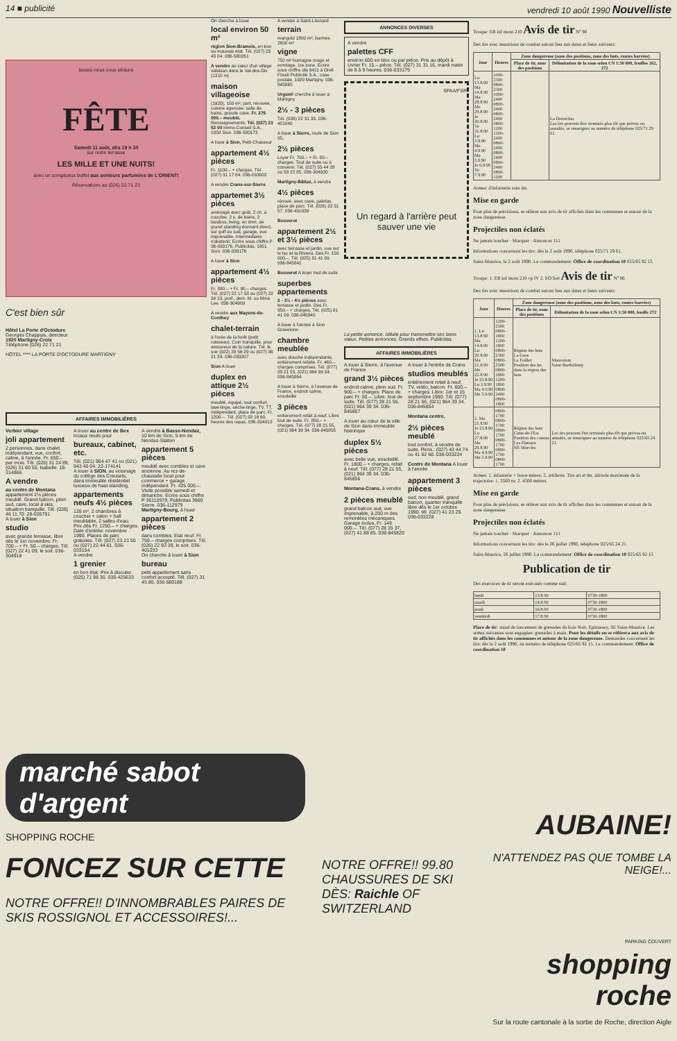14 ■ publicité vendredi 10 août 1990 Nouvelliste
lassez-nous vous séduire
FÊTE
Samedi 11 août, dès 19 h 30
sur notre terrasse
LES MILLE ET UNE NUITS!
avec un somptueux buffet aux senteurs parfumées de L'ORIENT!
Réservations au (026) 22 71 21
C'est bien sûr
Hôtel La Porte d'Octodure
Georges Chappuis, directeur
1920 Martigny-Croix
Téléphone (026) 22 71 21
HÔTEL **** LA PORTE D'OCTODURE MARTIGNY
AFFAIRES IMMOBILIÈRES
Verbier village
joli appartement
2 personnes, dans chalet indépendant, vue, confort, calme, à l'année. Fr. 650.– par mois. Tél. (026) 31 24 89, (026) 31 60 55, Isabelle. 18-314866
A vendre
au centre de Montana appartement 2½ pièces meublé. Grand balcon, plein sud, cave, local à skis, situation tranquille. Tél. (038) 46 11 70. 28-026791
A louer à Sion
studio
avec grande terrasse, libre dès le 1er novembre. Fr. 700.– + Fr. 50.– charges. Tél. (027) 22 41 09, le soir. 036-304918
A louer au centre de Bex locaux neufs pour
bureaux, cabinet, etc.
Tél. (021) 964 47 41 ou (021) 943 40 04. 22-174141
A louer à SION, au voisinage du collège des Creusets, dans immeuble résidentiel luxueux de haut standing,
appartements neufs 4½ pièces
128 m², 2 chambres à coucher + salon + hall meublable, 2 salles d'eau. Prix dès Fr. 1250.– + charges. Date d'entrée: novembre 1990. Places de parc gratuites. Tél. (027) 23 21 50 ou (027) 22 44 61. 036-033154
A vendre
1 grenier
en bon état. Prix à discuter. (025) 71 98 30. 036-425633
A vendre à Basse-Nendaz, 10 km de Sion, 5 km de Nendaz-Station
appartement 5 pièces
meublé avec combles et cave ancienne. Au rez-de-chaussée local pour commerce + garage indépendant. Fr. 425 000.–. Visite possible samedi et dimanche. Ecrire sous chiffre P 36112979, Publicitas 3960 Sierre. 036-112979
Martigny-Bourg, à louer
appartement 2 pièces
dans combles. Etat neuf. Fr. 750.– charges comprises. Tél. (026) 22 93 39, le soir. 036-401033
On cherche à louer à Sion
bureau
petit appartement sans confort accepté. Tél. (027) 31 45 80. 036-580188
On cherche à louer
local environ 50 m²
région Sion-Bramois, en bon ou mauvais état. Tél. (027) 23 43 04. 036-580261
A vendre au cœur d'un village valaisan dans le Val-des-Dix (1310 m)
maison villageoise
(1920), 150 m², part. rénovée, cuisine agencée, salle de bains, grande cave. Fr. 275 000.– meublé. Renseignements: Tél. (027) 23 53 00 Immo-Conseil S.A., 1950 Sion. 036-580173
A louer à Sion, Petit-Chasseur
appartement 4½ pièces
Fr. 1100.– + charges. Tél. (027) 31 17 64. 036-033002
A vendre Crans-sur-Sierre
appartemet 3½ pièces
aménagé avec goût, 2 ch. à coucher, 2 s. de bains, 2 lavabos, living, en imm. de grand standing donnant direct. sur golf au sud, garage, vue imprenable. Intermédiaire s'abstenir. Ecrire sous chiffre P 36-033176, Publicitas, 1951 Sion. 036-033176
A louer à Sion
appartement 4½ pièces
Fr. 880.– + Fr. 90.– charges. Tél. (027) 22 17 53 ou (027) 22 24 23, prof., dem. M. ou Mme Lee. 036-304909
A vendre aux Mayens-de-Conthey
chalet-terrain
à l'orée de la forêt (petit ruisseau). Coin tranquille, pour amoureux de la nature. Tél. le soir (022) 29 56 29 ou (027) 36 21 29. 036-033207
Sion A louer
duplex en attique 2½ pièces
meublé, équipé, tout confort, lave-linge, sèche-linge, TV, TT, indépendant, place de parc. Fr. 1200.–. Tél. (027) 58 16 60, heures des repas. 036-304913
A vendre à Saint-Léonard
terrain
mangold 1800 m², barmes 2600 m²
vigne
750 m² humagne rouge et ermitage, 1re zone. Ecrire sous chiffre ofa 9411 à Orell Füssli Publicité S.A., case postale, 1920 Martigny. 036-845865
Urgent! cherche à louer à Martigny
2½ - 3 pièces
Tél. (026) 22 31 33. 036-401040
A louer à Sierre, route de Sion 95,
2½ pièces
Loyer Fr. 700.– + Fr. 80.– charges. Tout de suite ou à convenir. Tél. (027) 55 44 28 ou 58 22 85. 036-304920
Martigny-Bâtiaz, à vendre
4½ pièces
rénové, avec cave, galetas, place de parc. Tél. (026) 22 51 57. 036-401039
Bouveret
appartement 2½ et 3½ pièces
avec terrasse et jardin, vue sur le lac et la Riviera. Dès Fr. 150 000.–. Tél. (025) 81 41 09. 036-845841
Bouveret A louer tout de suite
superbes appartements
2 - 3½ - 4½ pièces avec terrasse et jardin. Dès Fr. 950.– + charges. Tél. (025) 81 41 09. 036-845840
A louer à l'année à Sion Gravelone
chambre meublée
avec douche indépendante, entièrement refaite. Fr. 460.– charges comprises. Tél. (077) 28 21 55, (021) 964 39 34. 036-845864
A louer à Sierre, à l'avenue de France, endroit calme, ensoleillé
3 pièces
entièrement refait à neuf. Libre tout de suite. Fr. 850.– + charges. Tél. (077) 28 21 55, (021) 964 39 34. 036-845855
ANNONCES DIVERSES
A vendre
palettes CFF
environ 600 en bloc ou par pièce. Pris au dépôt à Uvrier Fr. 15.– pièce. Tél. (027) 31 31 16, mardi matin de 8 à 9 heures. 036-033179
SPAA/FSR
Un regard à l'arrière peut sauver une vie
La petite annonce. Idéale pour transmettre ses bons vœux. Petites annonces. Grands effets. Publicitas.
AFFAIRES IMMOBILIÈRES
A louer à Sierre, à l'avenue de France
grand 3½ pièces
endroit calme, plein sud. Fr. 900.– + charges. Place de parc Fr. 50.–. Libre: tout de suite. Tél. (077) 28 21 55, (021) 964 39 34. 036-845857
A louer au cœur de la ville de Sion dans immeuble historique
duplex 5½ pièces
avec belle vue, ensoleillé. Fr. 1800.– + charges, refait à neuf. Tél. (077) 28 21 55, (021) 964 39 34. 036-845856
Montana-Crans, à vendre
2 pièces meublé
grand balcon sud, vue imprenable, à 200 m des remontées mécaniques. Garage inclus, Fr. 149 000.–. Tél. (077) 28 15 37, (027) 41 88 85. 036-845820
A louer à l'entrée de Crans
studios meublés
entièrement refait à neuf, TV, vidéo, balcon. Fr. 600.– + charges. Libre: 1er et 15 septembre 1990. Tél. (077) 28 21 55, (021) 964 39 34. 036-845854
Montana centre,
2½ pièces meublé
tout confort, à vendre de suite. Rens.: (027) 43 44 74 ou 41 62 68. 036-033224
Centre de Montana A louer à l'année
appartement 3 pièces
sud, non meublé, grand balcon, quartier tranquille libre dès le 1er octobre 1990. tél. (027) 41 23 29. 036-033228
Troupe: ER inf mont 210 Avis de tir Nº 90
Des tirs avec munitions de combat auront lieu aux dates et lieux suivants:
| Jour | Heures | Zone dangereuse (zone des positions, zone des buts, routes barrées) | |
| --- | --- | --- | --- |
| | | Place de tir, zone des positions | Délimitation de la zone selon CN 1:50 000, feuilles 262, 272 |
| Lu 13.8.90 Ma 14.8.90 Ma 28.8.90 Me 29.8.90 Je 30.8.90 Ve 31.8.90 Lu 3.9.90 Ma 4.9.90 Me 5.9.90 Je 6.9.90 Ve 7.9.90 | 1000-2300 0800-2300 1000-2400 0800-2400 0800-2400 0800-1200 1200-2400 0800-2400 0800-2400 0800-2400 0800-1500 | | La Derotchia Les tirs peuvent être terminés plus tôt que prévus ou annulés, se renseigner au numéro de téléphone 025/71 29 61. |
Armes: d'infanterie sans lm.
Mise en garde
Pour plus de précisions, se référer aux avis de tir affichés dans les communes et autour de la zone dangereuse.
Projectiles non éclatés
Ne jamais toucher · Marquer · Annoncer 111
Informations concernant les tirs: dès le 2 août 1990, téléphone 025/71 29 61.
Saint-Maurice, le 2 août 1990. Le commandement: Office de coordination 10 025/65 92 15
Troupe: 1. ER inf mont 210 cp IV 2. EO fort Avis de tir Nº 86
Des tirs avec munitions de combat auront lieu aux dates et lieux suivants:
| Jour | Heures | Zone dangereuse (zone des positions, zone des buts, routes barrées) | |
| --- | --- | --- | --- |
| | | Place de tir, zone des positions | Délimitation de la zone selon CN 1:50 000, feuille 272 |
| 1. Lu 13.8.90 Ma 14.8.90 Lu 20.8.90 Ma 21.8.90 Me 22.8.90 Je 23.8.90 Lu 3.9.90 Ma 4.9.90 Me 5.9.90 | 1200-2300 0800-1800 1200-1800 0800-2300 0800-2300 0800-1800 1200-1800 0800-2400 0800-1800 | Région des buts La Gure Le Foillet Position des lm dans la région des buts | Mauvoisin Saint-Barthélemy |
| 2. Ma 21.8.90 Je 23.8.90 Lu 27.8.90 Me 29.8.90 Ma 4.9.90 Me 5.9.90 | 0800-1700 0800-1700 0800-1700 0800-1700 0800-1700 0800-1700 | Région des buts Cime-de-l'Est Position des canons Les Planaux NE Morcles | Les tirs peuvent être terminés plus tôt que prévus ou annulés, se renseigner au numéro de téléphone 025/65 24 21. |
Armes: 1. infanterie + lance-mines; 2. artillerie. Tirs art et lm, altitude maximale de la trajectoire: 1. 3500 m; 2. 4500 mètres.
Mise en garde
Pour plus de précisions, se référer aux avis de tir affichés dans les communes et autour de la zone dangereuse.
Projectiles non éclatés
Ne jamais toucher · Marquer · Annoncer 111
Informations concernant les tirs: dès le 26 juillet 1990, téléphone 025/65 24 21.
Saint-Maurice, 26 juillet 1990. Le commandement: Office de coordination 10 025/65 92 15
Publication de tir
Des exercices de tir seront exécutés comme suit:
| lundi | 13.8.90 | 0730-1800 |
| mardi | 14.8.90 | 0730-1800 |
| jeudi | 16.8.90 | 0730-1800 |
| vendredi | 17.8.90 | 0730-1800 |
Place de tir: stand de lancement de grenades du bois Noir, Epinassey, SE Saint-Maurice. Les armes suivantes sont engagées: grenades à main. Pour les détails on se référera aux avis de tir affichés dans les communes et autour de la zone dangereuse. Demandes concernant les tirs: dès le 2 août 1990, au numéro de téléphone 025/65 92 15. Le commandement: Office de coordination 10
marché sabot d'argent
SHOPPING ROCHE
FONCEZ SUR CETTE
NOTRE OFFRE!! D'INNOMBRABLES PAIRES DE SKIS ROSSIGNOL ET ACCESSOIRES!...
NOTRE OFFRE!! 99.80 CHAUSSURES DE SKI DÈS: Raichle OF SWITZERLAND
AUBAINE!
N'ATTENDEZ PAS QUE TOMBE LA NEIGE!...
PARKING COUVERT
shopping roche
Sur la route cantonale à la sortie de Roche, direction Aigle